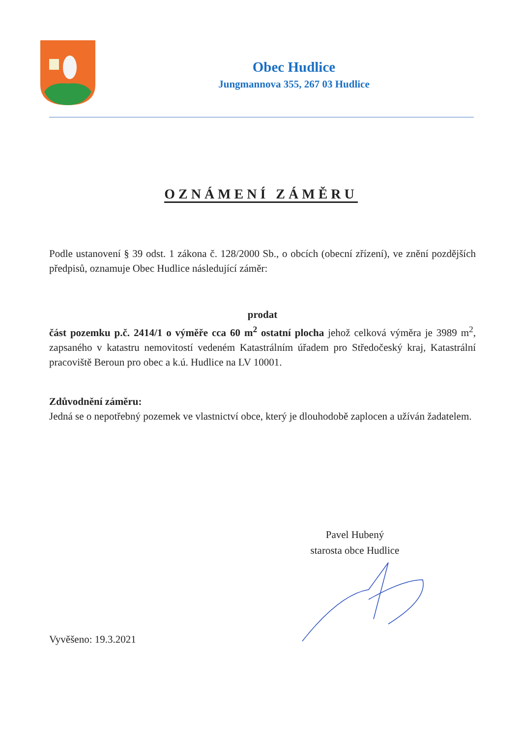Obec Hudlice
Jungmannova 355, 267 03 Hudlice
OZNÁMENÍ ZÁMĚRU
Podle ustanovení § 39 odst. 1 zákona č. 128/2000 Sb., o obcích (obecní zřízení), ve znění pozdějších předpisů, oznamuje Obec Hudlice následující záměr:
prodat
část pozemku p.č. 2414/1 o výměře cca 60 m<sup>2</sup> ostatní plocha jehož celková výměra je 3989 m<sup>2</sup>, zapsaného v katastru nemovitostí vedeném Katastrálním úřadem pro Středočeský kraj, Katastrální pracoviště Beroun pro obec a k.ú. Hudlice na LV 10001.
Zdůvodnění záměru:
Jedná se o nepotřebný pozemek ve vlastnictví obce, který je dlouhodobě zaplocen a užíván žadatelem.
Pavel Hubený
starosta obce Hudlice
Vyvěšeno: 19.3.2021